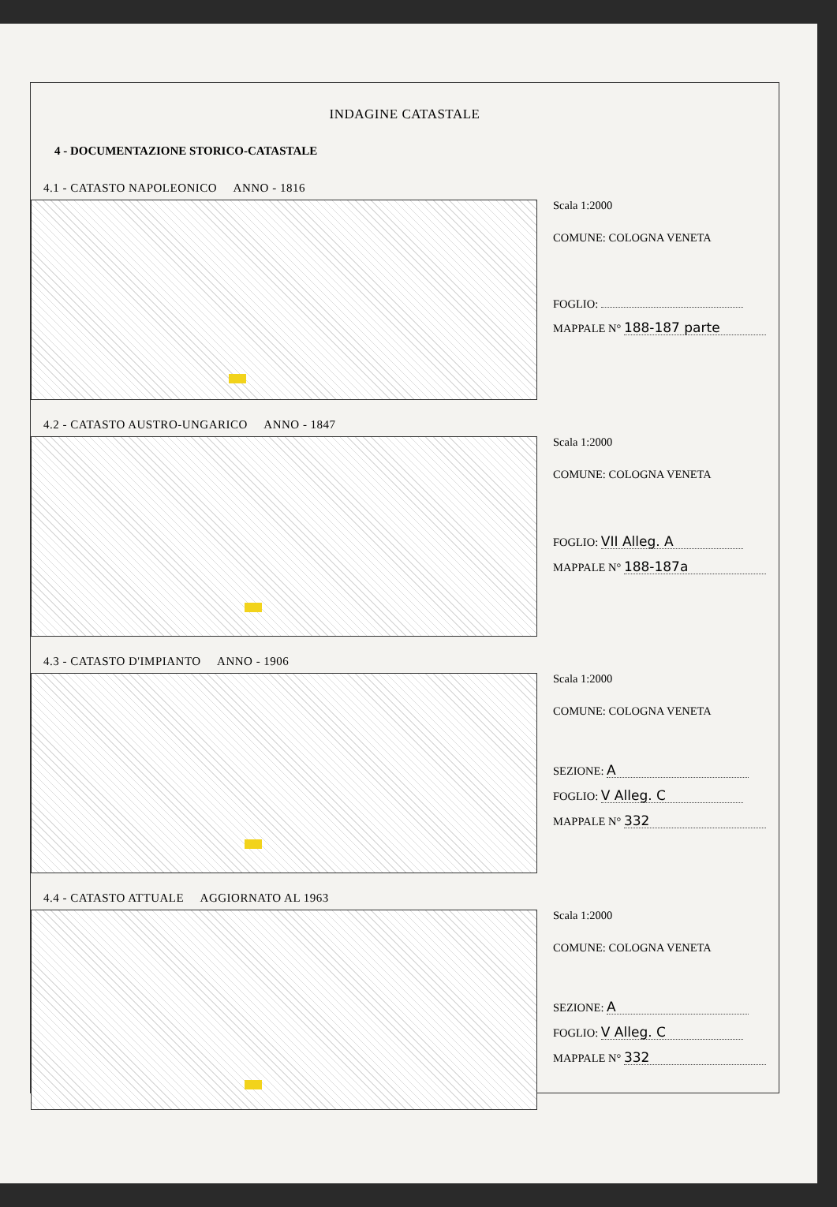INDAGINE CATASTALE
4 - DOCUMENTAZIONE STORICO-CATASTALE
4.1 - CATASTO NAPOLEONICO ANNO - 1816
Scala 1:2000
COMUNE: COLOGNA VENETA
FOGLIO:
MAPPALE N° 188-187 parte
4.2 - CATASTO AUSTRO-UNGARICO ANNO - 1847
Scala 1:2000
COMUNE: COLOGNA VENETA
FOGLIO: VII Alleg. A
MAPPALE N° 188-187a
4.3 - CATASTO D'IMPIANTO ANNO - 1906
Scala 1:2000
COMUNE: COLOGNA VENETA
SEZIONE: A
FOGLIO: V Alleg. C
MAPPALE N° 332
4.4 - CATASTO ATTUALE AGGIORNATO AL 1963
Scala 1:2000
COMUNE: COLOGNA VENETA
SEZIONE: A
FOGLIO: V Alleg. C
MAPPALE N° 332